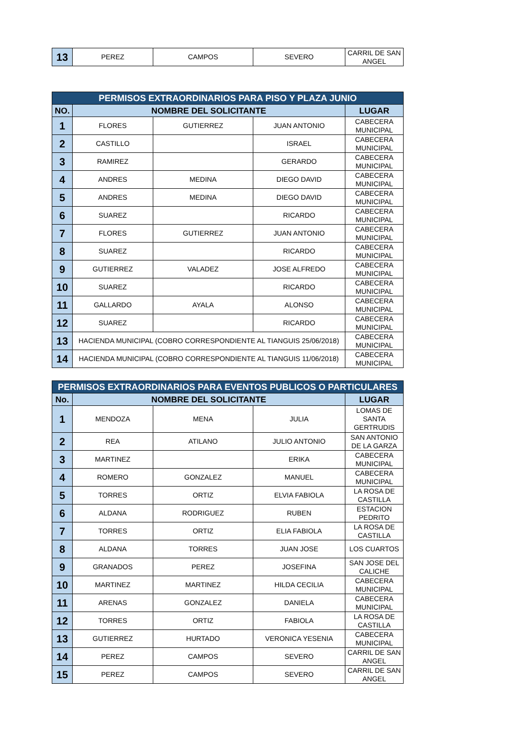| 13 | PEREZ | CAMPOS | SEVERO | CARRIL DE SAN ANGEL |
| PERMISOS EXTRAORDINARIOS PARA PISO Y PLAZA JUNIO | | | | |
| --- | --- | --- | --- | --- |
| NO. | NOMBRE DEL SOLICITANTE | | | LUGAR |
| 1 | FLORES | GUTIERREZ | JUAN ANTONIO | CABECERA MUNICIPAL |
| 2 | CASTILLO | | ISRAEL | CABECERA MUNICIPAL |
| 3 | RAMIREZ | | GERARDO | CABECERA MUNICIPAL |
| 4 | ANDRES | MEDINA | DIEGO DAVID | CABECERA MUNICIPAL |
| 5 | ANDRES | MEDINA | DIEGO DAVID | CABECERA MUNICIPAL |
| 6 | SUAREZ | | RICARDO | CABECERA MUNICIPAL |
| 7 | FLORES | GUTIERREZ | JUAN ANTONIO | CABECERA MUNICIPAL |
| 8 | SUAREZ | | RICARDO | CABECERA MUNICIPAL |
| 9 | GUTIERREZ | VALADEZ | JOSE ALFREDO | CABECERA MUNICIPAL |
| 10 | SUAREZ | | RICARDO | CABECERA MUNICIPAL |
| 11 | GALLARDO | AYALA | ALONSO | CABECERA MUNICIPAL |
| 12 | SUAREZ | | RICARDO | CABECERA MUNICIPAL |
| 13 | HACIENDA MUNICIPAL (COBRO CORRESPONDIENTE AL TIANGUIS 25/06/2018) | | | CABECERA MUNICIPAL |
| 14 | HACIENDA MUNICIPAL (COBRO CORRESPONDIENTE AL TIANGUIS 11/06/2018) | | | CABECERA MUNICIPAL |
| PERMISOS EXTRAORDINARIOS PARA EVENTOS PUBLICOS O PARTICULARES | | | | |
| --- | --- | --- | --- | --- |
| No. | NOMBRE DEL SOLICITANTE | | | LUGAR |
| 1 | MENDOZA | MENA | JULIA | LOMAS DE SANTA GERTRUDIS |
| 2 | REA | ATILANO | JULIO ANTONIO | SAN ANTONIO DE LA GARZA |
| 3 | MARTINEZ | | ERIKA | CABECERA MUNICIPAL |
| 4 | ROMERO | GONZALEZ | MANUEL | CABECERA MUNICIPAL |
| 5 | TORRES | ORTIZ | ELVIA FABIOLA | LA ROSA DE CASTILLA |
| 6 | ALDANA | RODRIGUEZ | RUBEN | ESTACION PEDRITO |
| 7 | TORRES | ORTIZ | ELIA FABIOLA | LA ROSA DE CASTILLA |
| 8 | ALDANA | TORRES | JUAN JOSE | LOS CUARTOS |
| 9 | GRANADOS | PEREZ | JOSEFINA | SAN JOSE DEL CALICHE |
| 10 | MARTINEZ | MARTINEZ | HILDA CECILIA | CABECERA MUNICIPAL |
| 11 | ARENAS | GONZALEZ | DANIELA | CABECERA MUNICIPAL |
| 12 | TORRES | ORTIZ | FABIOLA | LA ROSA DE CASTILLA |
| 13 | GUTIERREZ | HURTADO | VERONICA YESENIA | CABECERA MUNICIPAL |
| 14 | PEREZ | CAMPOS | SEVERO | CARRIL DE SAN ANGEL |
| 15 | PEREZ | CAMPOS | SEVERO | CARRIL DE SAN ANGEL |